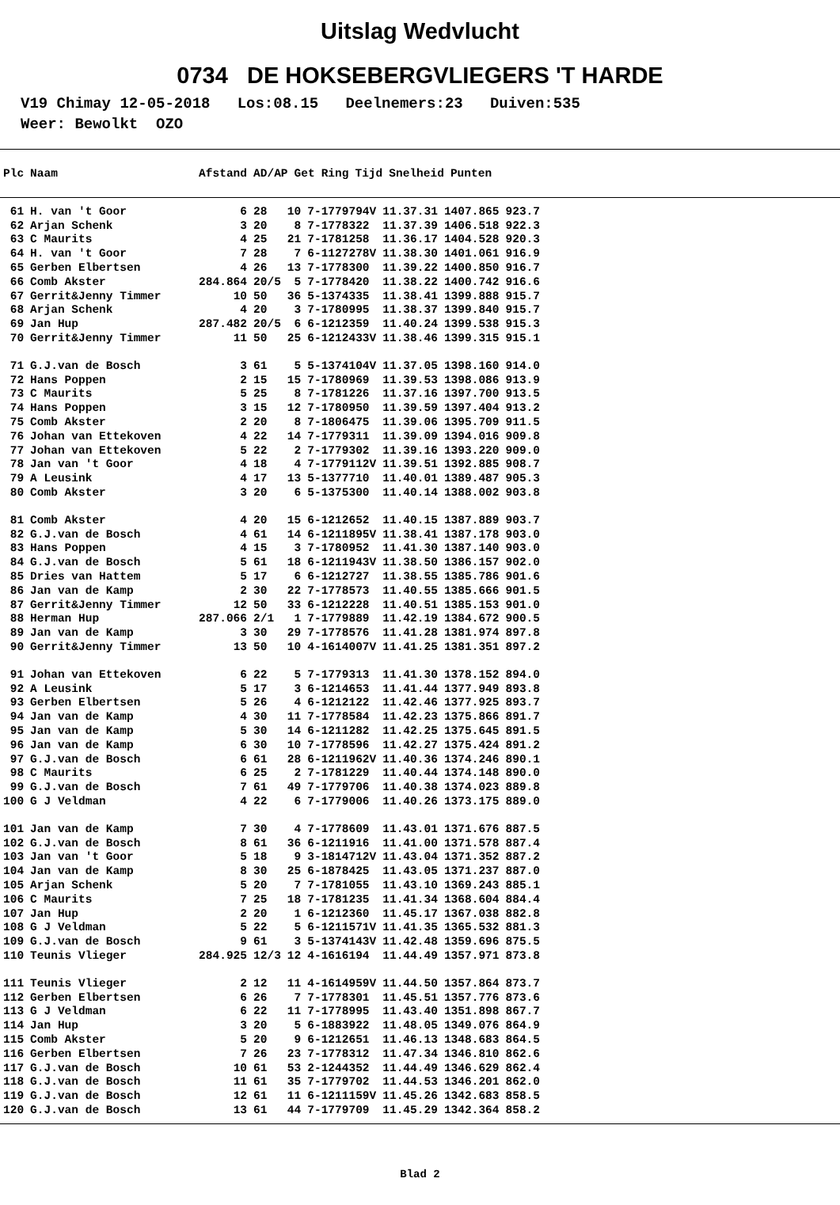Uitslag Wedvlucht
0734 DE HOKSEBERGVLIEGERS 'T HARDE
V19 Chimay 12-05-2018 Los:08.15 Deelnemers:23 Duiven:535 Weer: Bewolkt OZO
| Plc | Naam | Afstand | AD/AP | Get | Ring | Tijd | Snelheid | Punten |
| --- | --- | --- | --- | --- | --- | --- | --- | --- |
| 61 | H. van 't Goor | 6 | 28 | 10 | 7-1779794V | 11.37.31 | 1407.865 | 923.7 |
| 62 | Arjan Schenk | 3 | 20 | 8 | 7-1778322 | 11.37.39 | 1406.518 | 922.3 |
| 63 | C Maurits | 4 | 25 | 21 | 7-1781258 | 11.36.17 | 1404.528 | 920.3 |
| 64 | H. van 't Goor | 7 | 28 | 7 | 6-1127278V | 11.38.30 | 1401.061 | 916.9 |
| 65 | Gerben Elbertsen | 4 | 26 | 13 | 7-1778300 | 11.39.22 | 1400.850 | 916.7 |
| 66 | Comb Akster | 284.864 | 20/5 | 5 | 7-1778420 | 11.38.22 | 1400.742 | 916.6 |
| 67 | Gerrit&Jenny Timmer | 10 | 50 | 36 | 5-1374335 | 11.38.41 | 1399.888 | 915.7 |
| 68 | Arjan Schenk | 4 | 20 | 3 | 7-1780995 | 11.38.37 | 1399.840 | 915.7 |
| 69 | Jan Hup | 287.482 | 20/5 | 6 | 6-1212359 | 11.40.24 | 1399.538 | 915.3 |
| 70 | Gerrit&Jenny Timmer | 11 | 50 | 25 | 6-1212433V | 11.38.46 | 1399.315 | 915.1 |
| 71 | G.J.van de Bosch | 3 | 61 | 5 | 5-1374104V | 11.37.05 | 1398.160 | 914.0 |
| 72 | Hans Poppen | 2 | 15 | 15 | 7-1780969 | 11.39.53 | 1398.086 | 913.9 |
| 73 | C Maurits | 5 | 25 | 8 | 7-1781226 | 11.37.16 | 1397.700 | 913.5 |
| 74 | Hans Poppen | 3 | 15 | 12 | 7-1780950 | 11.39.59 | 1397.404 | 913.2 |
| 75 | Comb Akster | 2 | 20 | 8 | 7-1806475 | 11.39.06 | 1395.709 | 911.5 |
| 76 | Johan van Ettekoven | 4 | 22 | 14 | 7-1779311 | 11.39.09 | 1394.016 | 909.8 |
| 77 | Johan van Ettekoven | 5 | 22 | 2 | 7-1779302 | 11.39.16 | 1393.220 | 909.0 |
| 78 | Jan van 't Goor | 4 | 18 | 4 | 7-1779112V | 11.39.51 | 1392.885 | 908.7 |
| 79 | A Leusink | 4 | 17 | 13 | 5-1377710 | 11.40.01 | 1389.487 | 905.3 |
| 80 | Comb Akster | 3 | 20 | 6 | 5-1375300 | 11.40.14 | 1388.002 | 903.8 |
| 81 | Comb Akster | 4 | 20 | 15 | 6-1212652 | 11.40.15 | 1387.889 | 903.7 |
| 82 | G.J.van de Bosch | 4 | 61 | 14 | 6-1211895V | 11.38.41 | 1387.178 | 903.0 |
| 83 | Hans Poppen | 4 | 15 | 3 | 7-1780952 | 11.41.30 | 1387.140 | 903.0 |
| 84 | G.J.van de Bosch | 5 | 61 | 18 | 6-1211943V | 11.38.50 | 1386.157 | 902.0 |
| 85 | Dries van Hattem | 5 | 17 | 6 | 6-1212727 | 11.38.55 | 1385.786 | 901.6 |
| 86 | Jan van de Kamp | 2 | 30 | 22 | 7-1778573 | 11.40.55 | 1385.666 | 901.5 |
| 87 | Gerrit&Jenny Timmer | 12 | 50 | 33 | 6-1212228 | 11.40.51 | 1385.153 | 901.0 |
| 88 | Herman Hup | 287.066 | 2/1 | 1 | 7-1779889 | 11.42.19 | 1384.672 | 900.5 |
| 89 | Jan van de Kamp | 3 | 30 | 29 | 7-1778576 | 11.41.28 | 1381.974 | 897.8 |
| 90 | Gerrit&Jenny Timmer | 13 | 50 | 10 | 4-1614007V | 11.41.25 | 1381.351 | 897.2 |
| 91 | Johan van Ettekoven | 6 | 22 | 5 | 7-1779313 | 11.41.30 | 1378.152 | 894.0 |
| 92 | A Leusink | 5 | 17 | 3 | 6-1214653 | 11.41.44 | 1377.949 | 893.8 |
| 93 | Gerben Elbertsen | 5 | 26 | 4 | 6-1212122 | 11.42.46 | 1377.925 | 893.7 |
| 94 | Jan van de Kamp | 4 | 30 | 11 | 7-1778584 | 11.42.23 | 1375.866 | 891.7 |
| 95 | Jan van de Kamp | 5 | 30 | 14 | 6-1211282 | 11.42.25 | 1375.645 | 891.5 |
| 96 | Jan van de Kamp | 6 | 30 | 10 | 7-1778596 | 11.42.27 | 1375.424 | 891.2 |
| 97 | G.J.van de Bosch | 6 | 61 | 28 | 6-1211962V | 11.40.36 | 1374.246 | 890.1 |
| 98 | C Maurits | 6 | 25 | 2 | 7-1781229 | 11.40.44 | 1374.148 | 890.0 |
| 99 | G.J.van de Bosch | 7 | 61 | 49 | 7-1779706 | 11.40.38 | 1374.023 | 889.8 |
| 100 | G J Veldman | 4 | 22 | 6 | 7-1779006 | 11.40.26 | 1373.175 | 889.0 |
| 101 | Jan van de Kamp | 7 | 30 | 4 | 7-1778609 | 11.43.01 | 1371.676 | 887.5 |
| 102 | G.J.van de Bosch | 8 | 61 | 36 | 6-1211916 | 11.41.00 | 1371.578 | 887.4 |
| 103 | Jan van 't Goor | 5 | 18 | 9 | 3-1814712V | 11.43.04 | 1371.352 | 887.2 |
| 104 | Jan van de Kamp | 8 | 30 | 25 | 6-1878425 | 11.43.05 | 1371.237 | 887.0 |
| 105 | Arjan Schenk | 5 | 20 | 7 | 7-1781055 | 11.43.10 | 1369.243 | 885.1 |
| 106 | C Maurits | 7 | 25 | 18 | 7-1781235 | 11.41.34 | 1368.604 | 884.4 |
| 107 | Jan Hup | 2 | 20 | 1 | 6-1212360 | 11.45.17 | 1367.038 | 882.8 |
| 108 | G J Veldman | 5 | 22 | 5 | 6-1211571V | 11.41.35 | 1365.532 | 881.3 |
| 109 | G.J.van de Bosch | 9 | 61 | 3 | 5-1374143V | 11.42.48 | 1359.696 | 875.5 |
| 110 | Teunis Vlieger | 284.925 | 12/3 | 12 | 4-1616194 | 11.44.49 | 1357.971 | 873.8 |
| 111 | Teunis Vlieger | 2 | 12 | 11 | 4-1614959V | 11.44.50 | 1357.864 | 873.7 |
| 112 | Gerben Elbertsen | 6 | 26 | 7 | 7-1778301 | 11.45.51 | 1357.776 | 873.6 |
| 113 | G J Veldman | 6 | 22 | 11 | 7-1778995 | 11.43.40 | 1351.898 | 867.7 |
| 114 | Jan Hup | 3 | 20 | 5 | 6-1883922 | 11.48.05 | 1349.076 | 864.9 |
| 115 | Comb Akster | 5 | 20 | 9 | 6-1212651 | 11.46.13 | 1348.683 | 864.5 |
| 116 | Gerben Elbertsen | 7 | 26 | 23 | 7-1778312 | 11.47.34 | 1346.810 | 862.6 |
| 117 | G.J.van de Bosch | 10 | 61 | 53 | 2-1244352 | 11.44.49 | 1346.629 | 862.4 |
| 118 | G.J.van de Bosch | 11 | 61 | 35 | 7-1779702 | 11.44.53 | 1346.201 | 862.0 |
| 119 | G.J.van de Bosch | 12 | 61 | 11 | 6-1211159V | 11.45.26 | 1342.683 | 858.5 |
| 120 | G.J.van de Bosch | 13 | 61 | 44 | 7-1779709 | 11.45.29 | 1342.364 | 858.2 |
Blad 2